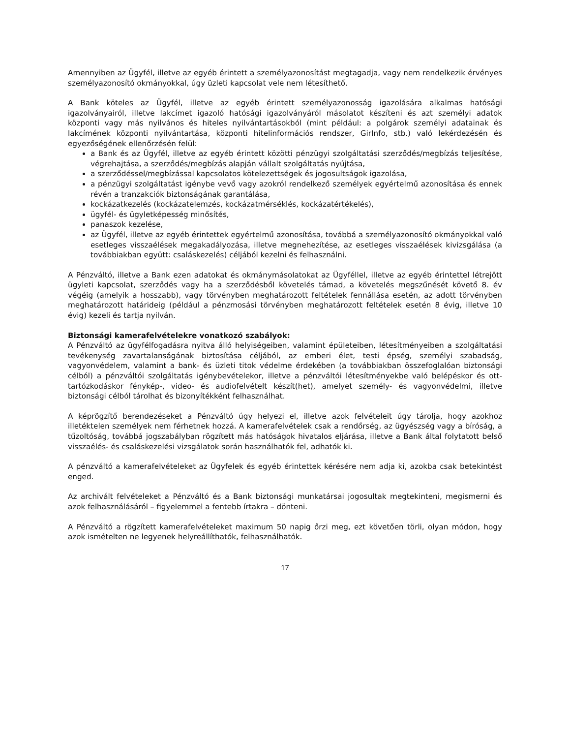Amennyiben az Ügyfél, illetve az egyéb érintett a személyazonosítást megtagadja, vagy nem rendelkezik érvényes személyazonosító okmányokkal, úgy üzleti kapcsolat vele nem létesíthető.
A Bank köteles az Ügyfél, illetve az egyéb érintett személyazonosság igazolására alkalmas hatósági igazolványairól, illetve lakcímet igazoló hatósági igazolványáról másolatot készíteni és azt személyi adatok központi vagy más nyilvános és hiteles nyilvántartásokból (mint például: a polgárok személyi adatainak és lakcímének központi nyilvántartása, központi hitelinformációs rendszer, GirInfo, stb.) való lekérdezésén és egyezőségének ellenőrzésén felül:
a Bank és az Ügyfél, illetve az egyéb érintett közötti pénzügyi szolgáltatási szerződés/megbízás teljesítése, végrehajtása, a szerződés/megbízás alapján vállalt szolgáltatás nyújtása,
a szerződéssel/megbízással kapcsolatos kötelezettségek és jogosultságok igazolása,
a pénzügyi szolgáltatást igénybe vevő vagy azokról rendelkező személyek egyértelmű azonosítása és ennek révén a tranzakciók biztonságának garantálása,
kockázatkezelés (kockázatelemzés, kockázatmérséklés, kockázatértékelés),
ügyfél- és ügyletképesség minősítés,
panaszok kezelése,
az Ügyfél, illetve az egyéb érintettek egyértelmű azonosítása, továbbá a személyazonosító okmányokkal való esetleges visszaélések megakadályozása, illetve megnehezítése, az esetleges visszaélések kivizsgálása (a továbbiakban együtt: csaláskezelés) céljából kezelni és felhasználni.
A Pénzváltó, illetve a Bank ezen adatokat és okmánymásolatokat az Ügyféllel, illetve az egyéb érintettel létrejött ügyleti kapcsolat, szerződés vagy ha a szerződésből követelés támad, a követelés megszűnését követő 8. év végéig (amelyik a hosszabb), vagy törvényben meghatározott feltételek fennállása esetén, az adott törvényben meghatározott határideig (például a pénzmosási törvényben meghatározott feltételek esetén 8 évig, illetve 10 évig) kezeli és tartja nyilván.
Biztonsági kamerafelvételekre vonatkozó szabályok:
A Pénzváltó az ügyfélfogadásra nyitva álló helyiségeiben, valamint épületeiben, létesítményeiben a szolgáltatási tevékenység zavartalanságának biztosítása céljából, az emberi élet, testi épség, személyi szabadság, vagyonvédelem, valamint a bank- és üzleti titok védelme érdekében (a továbbiakban összefoglalóan biztonsági célból) a pénzváltói szolgáltatás igénybevételekor, illetve a pénzváltói létesítményekbe való belépéskor és ott-tartózkodáskor fénykép-, video- és audiofelvételt készít(het), amelyet személy- és vagyonvédelmi, illetve biztonsági célból tárolhat és bizonyítékként felhasználhat.
A képrögzítő berendezéseket a Pénzváltó úgy helyezi el, illetve azok felvételeit úgy tárolja, hogy azokhoz illetéktelen személyek nem férhetnek hozzá. A kamerafelvételek csak a rendőrség, az ügyészség vagy a bíróság, a tűzoltóság, továbbá jogszabályban rögzített más hatóságok hivatalos eljárása, illetve a Bank által folytatott belső visszaélés- és csaláskezelési vizsgálatok során használhatók fel, adhatók ki.
A pénzváltó a kamerafelvételeket az Ügyfelek és egyéb érintettek kérésére nem adja ki, azokba csak betekintést enged.
Az archivált felvételeket a Pénzváltó és a Bank biztonsági munkatársai jogosultak megtekinteni, megismerni és azok felhasználásáról – figyelemmel a fentebb írtakra – dönteni.
A Pénzváltó a rögzített kamerafelvételeket maximum 50 napig őrzi meg, ezt követően törli, olyan módon, hogy azok ismételten ne legyenek helyreállíthatók, felhasználhatók.
17